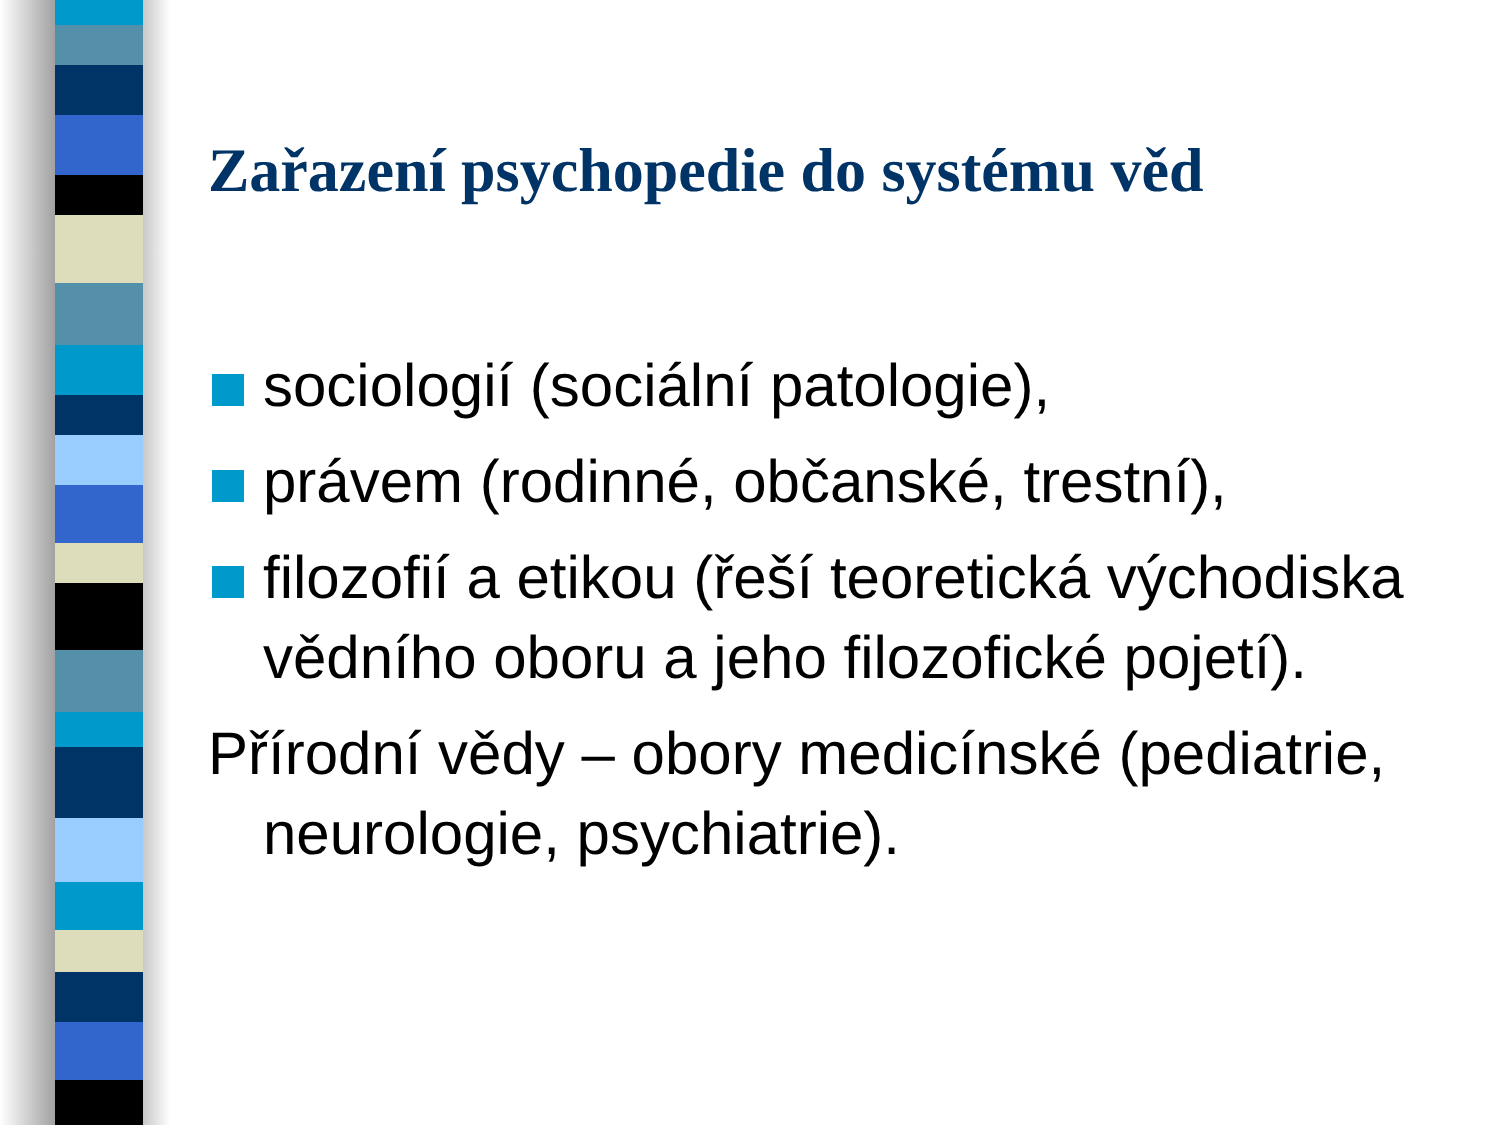Zařazení psychopedie do systému věd
sociologií (sociální patologie),
právem (rodinné, občanské, trestní),
filozofií a etikou (řeší teoretická východiska vědního oboru a jeho filozofické pojetí).
Přírodní vědy – obory medicínské (pediatrie, neurologie, psychiatrie).